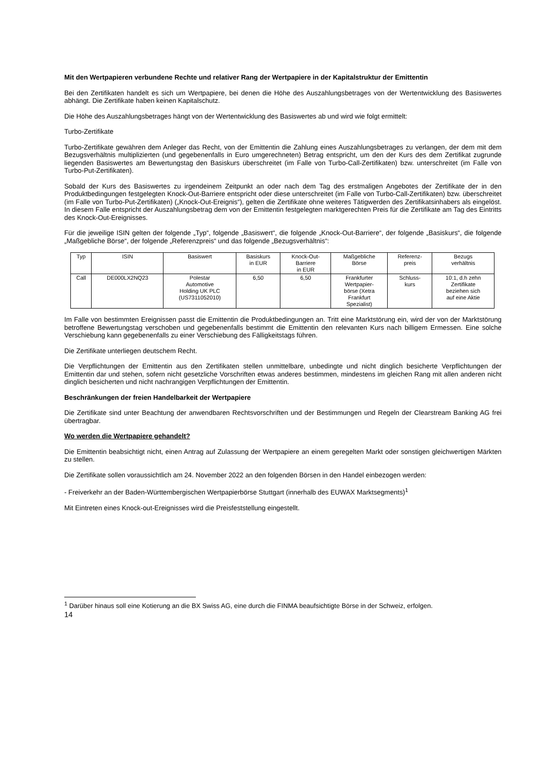Mit den Wertpapieren verbundene Rechte und relativer Rang der Wertpapiere in der Kapitalstruktur der Emittentin
Bei den Zertifikaten handelt es sich um Wertpapiere, bei denen die Höhe des Auszahlungsbetrages von der Wertentwicklung des Basiswertes abhängt. Die Zertifikate haben keinen Kapitalschutz.
Die Höhe des Auszahlungsbetrages hängt von der Wertentwicklung des Basiswertes ab und wird wie folgt ermittelt:
Turbo-Zertifikate
Turbo-Zertifikate gewähren dem Anleger das Recht, von der Emittentin die Zahlung eines Auszahlungsbetrages zu verlangen, der dem mit dem Bezugsverhältnis multiplizierten (und gegebenenfalls in Euro umgerechneten) Betrag entspricht, um den der Kurs des dem Zertifikat zugrunde liegenden Basiswertes am Bewertungstag den Basiskurs überschreitet (im Falle von Turbo-Call-Zertifikaten) bzw. unterschreitet (im Falle von Turbo-Put-Zertifikaten).
Sobald der Kurs des Basiswertes zu irgendeinem Zeitpunkt an oder nach dem Tag des erstmaligen Angebotes der Zertifikate der in den Produktbedingungen festgelegten Knock-Out-Barriere entspricht oder diese unterschreitet (im Falle von Turbo-Call-Zertifikaten) bzw. überschreitet (im Falle von Turbo-Put-Zertifikaten) („Knock-Out-Ereignis“), gelten die Zertifikate ohne weiteres Tätigwerden des Zertifikatsinhabers als eingelöst. In diesem Falle entspricht der Auszahlungsbetrag dem von der Emittentin festgelegten marktgerechten Preis für die Zertifikate am Tag des Eintritts des Knock-Out-Ereignisses.
Für die jeweilige ISIN gelten der folgende „Typ“, folgende „Basiswert“, die folgende „Knock-Out-Barriere“, der folgende „Basiskurs“, die folgende „Maßgebliche Börse“, der folgende „Referenzpreis“ und das folgende „Bezugsverhältnis“:
| Typ | ISIN | Basiswert | Basiskurs in EUR | Knock-Out- Barriere in EUR | Maßgebliche Börse | Referenz- preis | Bezugs verhältnis |
| --- | --- | --- | --- | --- | --- | --- | --- |
| Call | DE000LX2NQ23 | Polestar Automotive Holding UK PLC (US7311052010) | 6,50 | 6,50 | Frankfurter Wertpapier- börse (Xetra Frankfurt Spezialist) | Schluss- kurs | 10:1, d.h zehn Zertifikate beziehen sich auf eine Aktie |
Im Falle von bestimmten Ereignissen passt die Emittentin die Produktbedingungen an. Tritt eine Marktstörung ein, wird der von der Marktstörung betroffene Bewertungstag verschoben und gegebenenfalls bestimmt die Emittentin den relevanten Kurs nach billigem Ermessen. Eine solche Verschiebung kann gegebenenfalls zu einer Verschiebung des Fälligkeitstags führen.
Die Zertifikate unterliegen deutschem Recht.
Die Verpflichtungen der Emittentin aus den Zertifikaten stellen unmittelbare, unbedingte und nicht dinglich besicherte Verpflichtungen der Emittentin dar und stehen, sofern nicht gesetzliche Vorschriften etwas anderes bestimmen, mindestens im gleichen Rang mit allen anderen nicht dinglich besicherten und nicht nachrangigen Verpflichtungen der Emittentin.
Beschränkungen der freien Handelbarkeit der Wertpapiere
Die Zertifikate sind unter Beachtung der anwendbaren Rechtsvorschriften und der Bestimmungen und Regeln der Clearstream Banking AG frei übertragbar.
Wo werden die Wertpapiere gehandelt?
Die Emittentin beabsichtigt nicht, einen Antrag auf Zulassung der Wertpapiere an einem geregelten Markt oder sonstigen gleichwertigen Märkten zu stellen.
Die Zertifikate sollen voraussichtlich am 24. November 2022 an den folgenden Börsen in den Handel einbezogen werden:
- Freiverkehr an der Baden-Württembergischen Wertpapierbörse Stuttgart (innerhalb des EUWAX Marktsegments)<sup>1</sup>
Mit Eintreten eines Knock-out-Ereignisses wird die Preisfeststellung eingestellt.
<sup>1</sup> Darüber hinaus soll eine Kotierung an die BX Swiss AG, eine durch die FINMA beaufsichtigte Börse in der Schweiz, erfolgen.
14